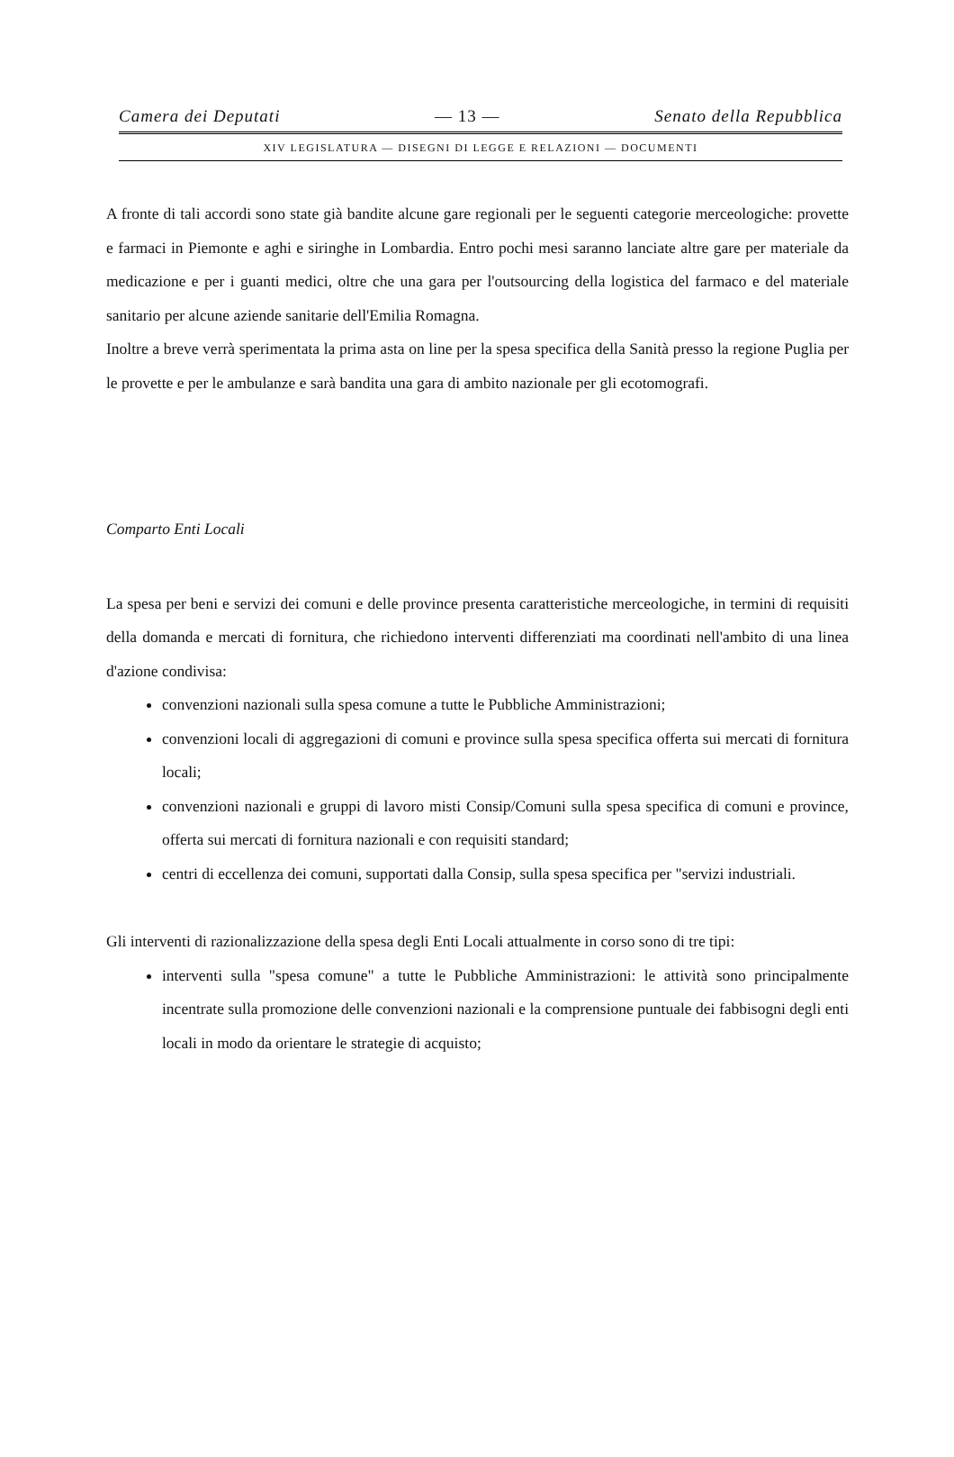Camera dei Deputati — 13 — Senato della Repubblica
XIV LEGISLATURA — DISEGNI DI LEGGE E RELAZIONI — DOCUMENTI
A fronte di tali accordi sono state già bandite alcune gare regionali per le seguenti categorie merceologiche: provette e farmaci in Piemonte e aghi e siringhe in Lombardia. Entro pochi mesi saranno lanciate altre gare per materiale da medicazione e per i guanti medici, oltre che una gara per l'outsourcing della logistica del farmaco e del materiale sanitario per alcune aziende sanitarie dell'Emilia Romagna.
Inoltre a breve verrà sperimentata la prima asta on line per la spesa specifica della Sanità presso la regione Puglia per le provette e per le ambulanze e sarà bandita una gara di ambito nazionale per gli ecotomografi.
Comparto Enti Locali
La spesa per beni e servizi dei comuni e delle province presenta caratteristiche merceologiche, in termini di requisiti della domanda e mercati di fornitura, che richiedono interventi differenziati ma coordinati nell'ambito di una linea d'azione condivisa:
convenzioni nazionali sulla spesa comune a tutte le Pubbliche Amministrazioni;
convenzioni locali di aggregazioni di comuni e province sulla spesa specifica offerta sui mercati di fornitura locali;
convenzioni nazionali e gruppi di lavoro misti Consip/Comuni sulla spesa specifica di comuni e province, offerta sui mercati di fornitura nazionali e con requisiti standard;
centri di eccellenza dei comuni, supportati dalla Consip, sulla spesa specifica per "servizi industriali.
Gli interventi di razionalizzazione della spesa degli Enti Locali attualmente in corso sono di tre tipi:
interventi sulla "spesa comune" a tutte le Pubbliche Amministrazioni: le attività sono principalmente incentrate sulla promozione delle convenzioni nazionali e la comprensione puntuale dei fabbisogni degli enti locali in modo da orientare le strategie di acquisto;